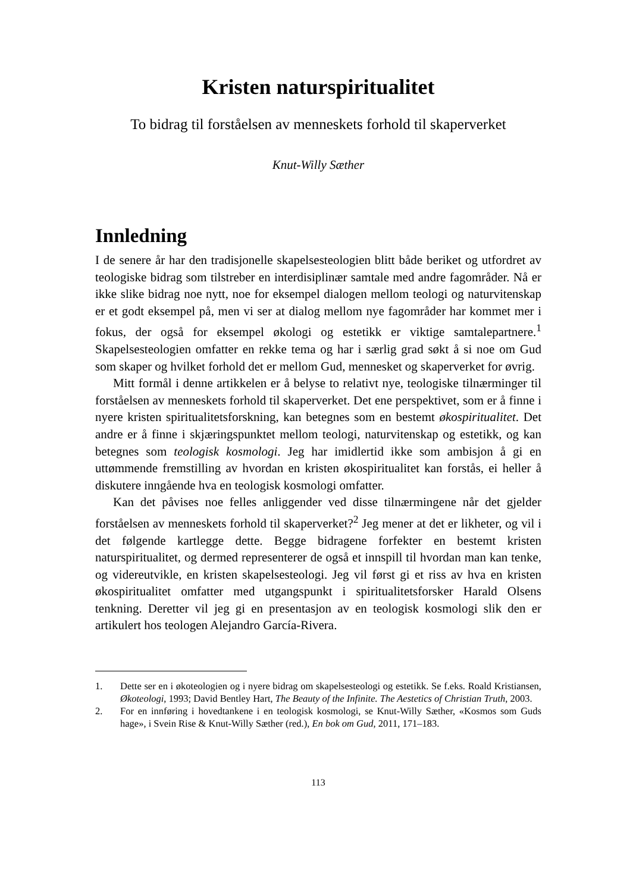Kristen naturspiritualitet
To bidrag til forståelsen av menneskets forhold til skaperverket
Knut-Willy Sæther
Innledning
I de senere år har den tradisjonelle skapelsesteologien blitt både beriket og utfordret av teologiske bidrag som tilstreber en interdisiplinær samtale med andre fagområder. Nå er ikke slike bidrag noe nytt, noe for eksempel dialogen mellom teologi og naturvitenskap er et godt eksempel på, men vi ser at dialog mellom nye fagområder har kommet mer i fokus, der også for eksempel økologi og estetikk er viktige samtalepartnere.<sup>1</sup> Skapelsesteologien omfatter en rekke tema og har i særlig grad søkt å si noe om Gud som skaper og hvilket forhold det er mellom Gud, mennesket og skaperverket for øvrig.
Mitt formål i denne artikkelen er å belyse to relativt nye, teologiske tilnærminger til forståelsen av menneskets forhold til skaperverket. Det ene perspektivet, som er å finne i nyere kristen spiritualitetsforskning, kan betegnes som en bestemt økospiritualitet. Det andre er å finne i skjæringspunktet mellom teologi, naturvitenskap og estetikk, og kan betegnes som teologisk kosmologi. Jeg har imidlertid ikke som ambisjon å gi en uttømmende fremstilling av hvordan en kristen økospiritualitet kan forstås, ei heller å diskutere inngående hva en teologisk kosmologi omfatter.
Kan det påvises noe felles anliggender ved disse tilnærmingene når det gjelder forståelsen av menneskets forhold til skaperverket?<sup>2</sup> Jeg mener at det er likheter, og vil i det følgende kartlegge dette. Begge bidragene forfekter en bestemt kristen naturspiritualitet, og dermed representerer de også et innspill til hvordan man kan tenke, og videreutvikle, en kristen skapelsesteologi. Jeg vil først gi et riss av hva en kristen økospiritualitet omfatter med utgangspunkt i spiritualitetsforsker Harald Olsens tenkning. Deretter vil jeg gi en presentasjon av en teologisk kosmologi slik den er artikulert hos teologen Alejandro García-Rivera.
1. Dette ser en i økoteologien og i nyere bidrag om skapelsesteologi og estetikk. Se f.eks. Roald Kristiansen, Økoteologi, 1993; David Bentley Hart, The Beauty of the Infinite. The Aestetics of Christian Truth, 2003.
2. For en innføring i hovedtankene i en teologisk kosmologi, se Knut-Willy Sæther, «Kosmos som Guds hage», i Svein Rise & Knut-Willy Sæther (red.), En bok om Gud, 2011, 171–183.
113